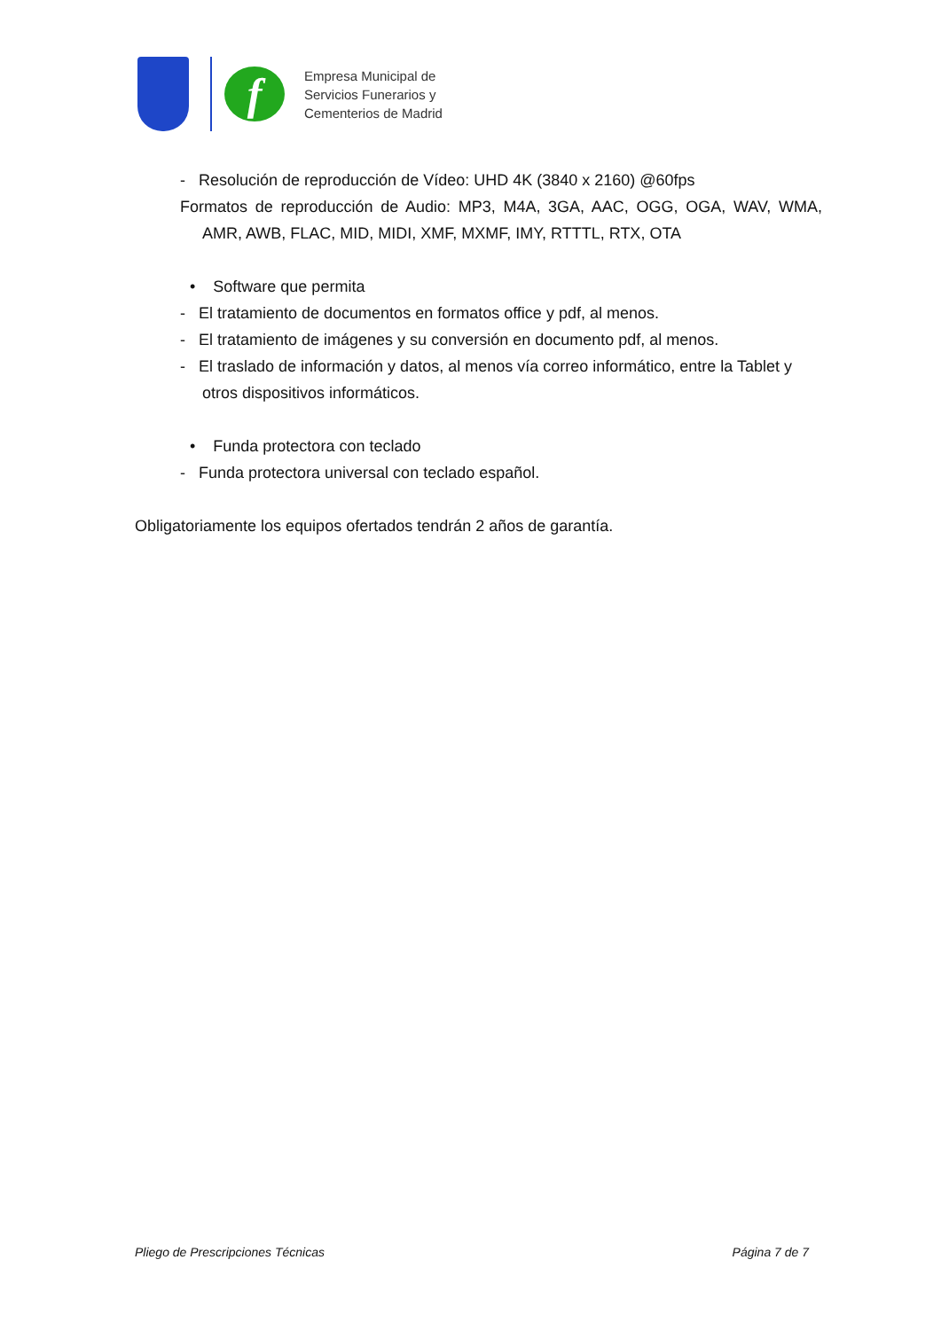f
Empresa Municipal de
Servicios Funerarios y
Cementerios de Madrid
- Resolución de reproducción de Vídeo: UHD 4K (3840 x 2160) @60fps
Formatos de reproducción de Audio: MP3, M4A, 3GA, AAC, OGG, OGA, WAV, WMA, AMR, AWB, FLAC, MID, MIDI, XMF, MXMF, IMY, RTTTL, RTX, OTA
• Software que permita
- El tratamiento de documentos en formatos office y pdf, al menos.
- El tratamiento de imágenes y su conversión en documento pdf, al menos.
- El traslado de información y datos, al menos vía correo informático, entre la Tablet y otros dispositivos informáticos.
• Funda protectora con teclado
- Funda protectora universal con teclado español.
Obligatoriamente los equipos ofertados tendrán 2 años de garantía.
Pliego de Prescripciones Técnicas Página 7 de 7